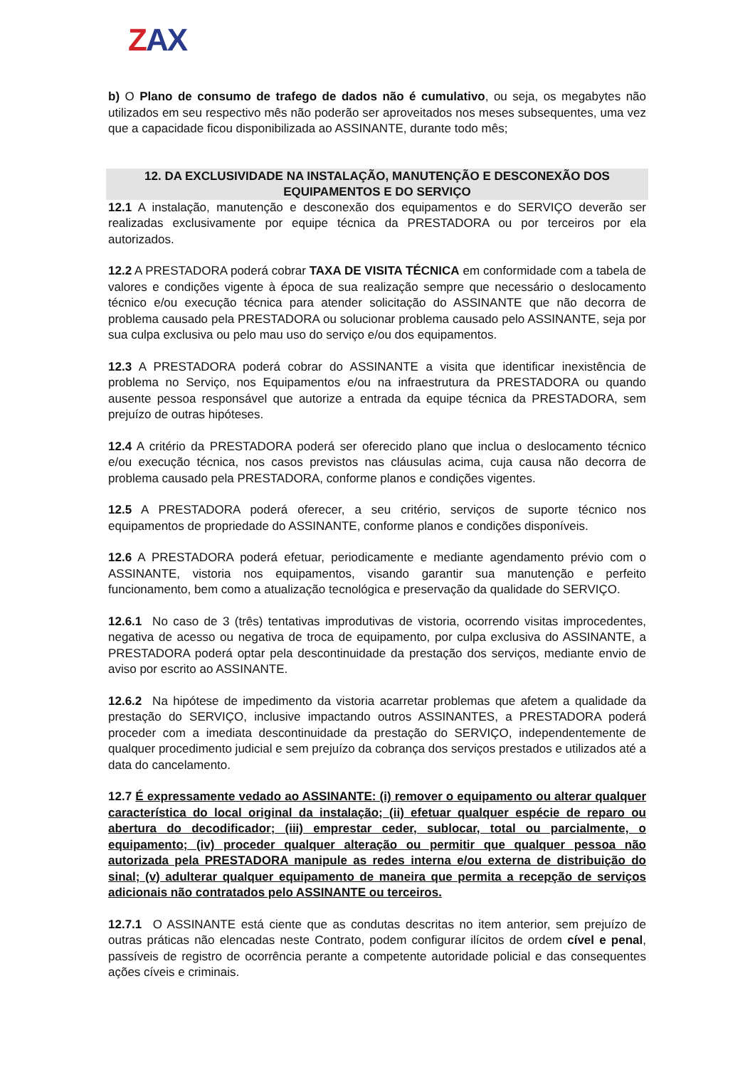ZAX
b) O Plano de consumo de trafego de dados não é cumulativo, ou seja, os megabytes não utilizados em seu respectivo mês não poderão ser aproveitados nos meses subsequentes, uma vez que a capacidade ficou disponibilizada ao ASSINANTE, durante todo mês;
12. DA EXCLUSIVIDADE NA INSTALAÇÃO, MANUTENÇÃO E DESCONEXÃO DOS EQUIPAMENTOS E DO SERVIÇO
12.1 A instalação, manutenção e desconexão dos equipamentos e do SERVIÇO deverão ser realizadas exclusivamente por equipe técnica da PRESTADORA ou por terceiros por ela autorizados.
12.2 A PRESTADORA poderá cobrar TAXA DE VISITA TÉCNICA em conformidade com a tabela de valores e condições vigente à época de sua realização sempre que necessário o deslocamento técnico e/ou execução técnica para atender solicitação do ASSINANTE que não decorra de problema causado pela PRESTADORA ou solucionar problema causado pelo ASSINANTE, seja por sua culpa exclusiva ou pelo mau uso do serviço e/ou dos equipamentos.
12.3 A PRESTADORA poderá cobrar do ASSINANTE a visita que identificar inexistência de problema no Serviço, nos Equipamentos e/ou na infraestrutura da PRESTADORA ou quando ausente pessoa responsável que autorize a entrada da equipe técnica da PRESTADORA, sem prejuízo de outras hipóteses.
12.4 A critério da PRESTADORA poderá ser oferecido plano que inclua o deslocamento técnico e/ou execução técnica, nos casos previstos nas cláusulas acima, cuja causa não decorra de problema causado pela PRESTADORA, conforme planos e condições vigentes.
12.5 A PRESTADORA poderá oferecer, a seu critério, serviços de suporte técnico nos equipamentos de propriedade do ASSINANTE, conforme planos e condições disponíveis.
12.6 A PRESTADORA poderá efetuar, periodicamente e mediante agendamento prévio com o ASSINANTE, vistoria nos equipamentos, visando garantir sua manutenção e perfeito funcionamento, bem como a atualização tecnológica e preservação da qualidade do SERVIÇO.
12.6.1 No caso de 3 (três) tentativas improdutivas de vistoria, ocorrendo visitas improcedentes, negativa de acesso ou negativa de troca de equipamento, por culpa exclusiva do ASSINANTE, a PRESTADORA poderá optar pela descontinuidade da prestação dos serviços, mediante envio de aviso por escrito ao ASSINANTE.
12.6.2 Na hipótese de impedimento da vistoria acarretar problemas que afetem a qualidade da prestação do SERVIÇO, inclusive impactando outros ASSINANTES, a PRESTADORA poderá proceder com a imediata descontinuidade da prestação do SERVIÇO, independentemente de qualquer procedimento judicial e sem prejuízo da cobrança dos serviços prestados e utilizados até a data do cancelamento.
12.7 É expressamente vedado ao ASSINANTE: (i) remover o equipamento ou alterar qualquer característica do local original da instalação; (ii) efetuar qualquer espécie de reparo ou abertura do decodificador; (iii) emprestar ceder, sublocar, total ou parcialmente, o equipamento; (iv) proceder qualquer alteração ou permitir que qualquer pessoa não autorizada pela PRESTADORA manipule as redes interna e/ou externa de distribuição do sinal; (v) adulterar qualquer equipamento de maneira que permita a recepção de serviços adicionais não contratados pelo ASSINANTE ou terceiros.
12.7.1 O ASSINANTE está ciente que as condutas descritas no item anterior, sem prejuízo de outras práticas não elencadas neste Contrato, podem configurar ilícitos de ordem cível e penal, passíveis de registro de ocorrência perante a competente autoridade policial e das consequentes ações cíveis e criminais.